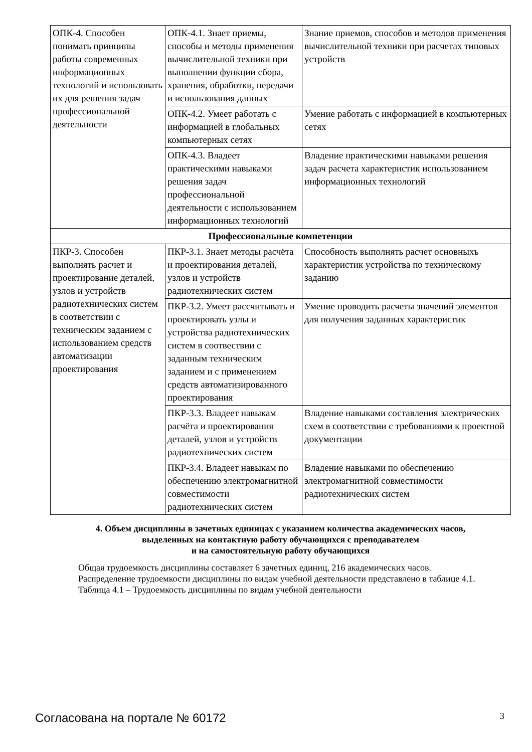| ОПК-4. Способен понимать принципы работы современных информационных технологий и использовать их для решения задач профессиональной деятельности | ОПК-4.1. Знает приемы, способы и методы применения вычислительной техники при выполнении функции сбора, хранения, обработки, передачи и использования данных | Знание приемов, способов и методов применения вычислительной техники при расчетах типовых устройств |
| | ОПК-4.2. Умеет работать с информацией в глобальных компьютерных сетях | Умение работать с информацией в компьютерных сетях |
| | ОПК-4.3. Владеет практическими навыками решения задач профессиональной деятельности с использованием информационных технологий | Владение практическими навыками решения задач расчета характеристик использованием информационных технологий |
| Профессиональные компетенции | | |
| ПКР-3. Способен выполнять расчет и проектирование деталей, узлов и устройств радиотехнических систем в соответствии с техническим заданием с использованием средств автоматизации проектирования | ПКР-3.1. Знает методы расчёта и проектирования деталей, узлов и устройств радиотехнических систем | Способность выполнять расчет основныхъ характеристик устройства по техническому заданию |
| | ПКР-3.2. Умеет рассчитывать и проектировать узлы и устройства радиотехнических систем в соотвествии с заданным техническим заданием и с применением средств автоматизированного проектирования | Умение проводить расчеты значений элементов для получения заданных характеристик |
| | ПКР-3.3. Владеет навыкам расчёта и проектирования деталей, узлов и устройств радиотехнических систем | Владение навыками составления электрических схем в соответствии с требованиями к проектной документации |
| | ПКР-3.4. Владеет навыкам по обеспечению электромагнитной совместимости радиотехнических систем | Владение навыками по обеспечению электромагнитной совместимости радиотехнических систем |
4. Объем дисциплины в зачетных единицах с указанием количества академических часов,
выделенных на контактную работу обучающихся с преподавателем
и на самостоятельную работу обучающихся
Общая трудоемкость дисциплины составляет 6 зачетных единиц, 216 академических часов.
Распределение трудоемкости дисциплины по видам учебной деятельности представлено в таблице 4.1.
Таблица 4.1 – Трудоемкость дисциплины по видам учебной деятельности
Согласована на портале № 60172 3